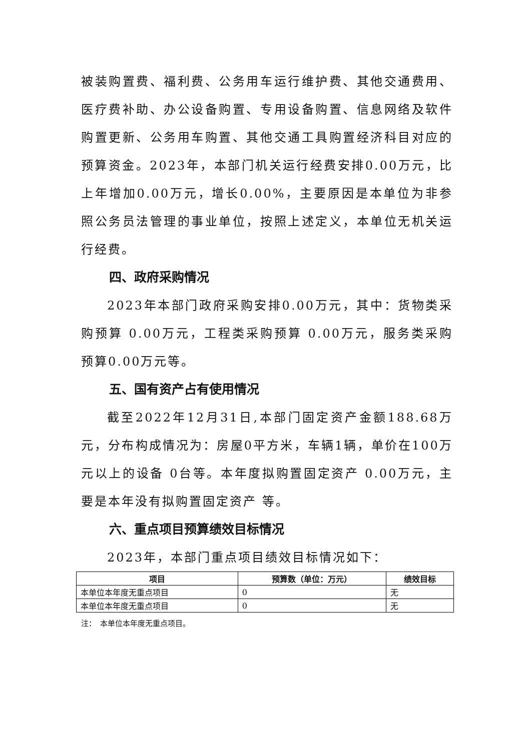被装购置费、福利费、公务用车运行维护费、其他交通费用、医疗费补助、办公设备购置、专用设备购置、信息网络及软件购置更新、公务用车购置、其他交通工具购置经济科目对应的预算资金。2023年，本部门机关运行经费安排0.00万元，比上年增加0.00万元，增长0.00%，主要原因是本单位为非参照公务员法管理的事业单位，按照上述定义，本单位无机关运行经费。
四、政府采购情况
2023年本部门政府采购安排0.00万元，其中：货物类采购预算 0.00万元，工程类采购预算 0.00万元，服务类采购预算0.00万元等。
五、国有资产占有使用情况
截至2022年12月31日,本部门固定资产金额188.68万元，分布构成情况为：房屋0平方米，车辆1辆，单价在100万元以上的设备 0台等。本年度拟购置固定资产 0.00万元，主要是本年没有拟购置固定资产 等。
六、重点项目预算绩效目标情况
2023年，本部门重点项目绩效目标情况如下：
| 项目 | 预算数（单位：万元） | 绩效目标 |
| --- | --- | --- |
| 本单位本年度无重点项目 | 0 | 无 |
| 本单位本年度无重点项目 | 0 | 无 |
注：　本单位本年度无重点项目。